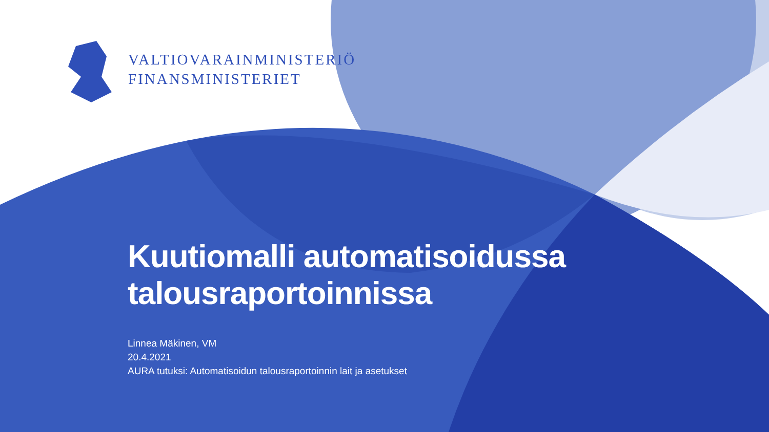VALTIOVARAINMINISTERIÖ
FINANSMINISTERIET
Kuutiomalli automatisoidussa
talousraportoinnissa
Linnea Mäkinen, VM
20.4.2021
AURA tutuksi: Automatisoidun talousraportoinnin lait ja asetukset